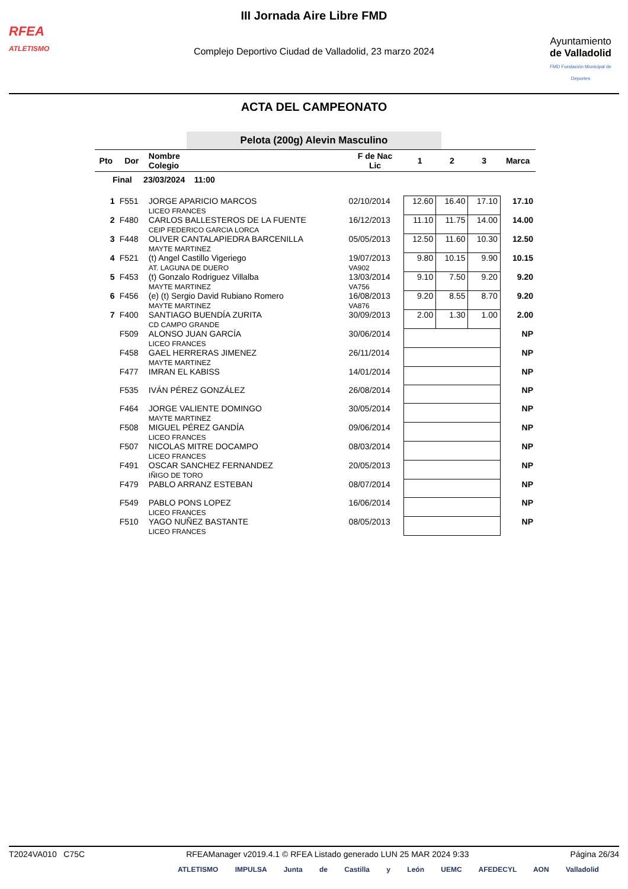RFEA
ATLETISMO
III Jornada Aire Libre FMD
Complejo Deportivo Ciudad de Valladolid, 23 marzo 2024
Ayuntamiento
de Valladolid
FMD Fundación Municipal de Deportes
ACTA DEL CAMPEONATO
Pelota (200g) Alevin Masculino
| Pto | Dor | Nombre Colegio | F de Nac Lic | 1 | 2 | 3 | Marca |
| --- | --- | --- | --- | --- | --- | --- | --- |
| Final 23/03/2024 11:00 | | | | | | | |
| 1 | F551 | JORGE APARICIO MARCOS LICEO FRANCES | 02/10/2014 | 12.60 | 16.40 | 17.10 | 17.10 |
| 2 | F480 | CARLOS BALLESTEROS DE LA FUENTE CEIP FEDERICO GARCIA LORCA | 16/12/2013 | 11.10 | 11.75 | 14.00 | 14.00 |
| 3 | F448 | OLIVER CANTALAPIEDRA BARCENILLA MAYTE MARTINEZ | 05/05/2013 | 12.50 | 11.60 | 10.30 | 12.50 |
| 4 | F521 | (t) Angel Castillo Vigeriego AT. LAGUNA DE DUERO | 19/07/2013 VA902 | 9.80 | 10.15 | 9.90 | 10.15 |
| 5 | F453 | (t) Gonzalo Rodriguez Villalba MAYTE MARTINEZ | 13/03/2014 VA756 | 9.10 | 7.50 | 9.20 | 9.20 |
| 6 | F456 | (e) (t) Sergio David Rubiano Romero MAYTE MARTINEZ | 16/08/2013 VA876 | 9.20 | 8.55 | 8.70 | 9.20 |
| 7 | F400 | SANTIAGO BUENDÍA ZURITA CD CAMPO GRANDE | 30/09/2013 | 2.00 | 1.30 | 1.00 | 2.00 |
| | F509 | ALONSO JUAN GARCÍA LICEO FRANCES | 30/06/2014 | | | | NP |
| | F458 | GAEL HERRERAS JIMENEZ MAYTE MARTINEZ | 26/11/2014 | | | | NP |
| | F477 | IMRAN EL KABISS | 14/01/2014 | | | | NP |
| | F535 | IVÁN PÉREZ GONZÁLEZ | 26/08/2014 | | | | NP |
| | F464 | JORGE VALIENTE DOMINGO MAYTE MARTINEZ | 30/05/2014 | | | | NP |
| | F508 | MIGUEL PÉREZ GANDÍA LICEO FRANCES | 09/06/2014 | | | | NP |
| | F507 | NICOLAS MITRE DOCAMPO LICEO FRANCES | 08/03/2014 | | | | NP |
| | F491 | OSCAR SANCHEZ FERNANDEZ IÑIGO DE TORO | 20/05/2013 | | | | NP |
| | F479 | PABLO ARRANZ ESTEBAN | 08/07/2014 | | | | NP |
| | F549 | PABLO PONS LOPEZ LICEO FRANCES | 16/06/2014 | | | | NP |
| | F510 | YAGO NUÑEZ BASTANTE LICEO FRANCES | 08/05/2013 | | | | NP |
T2024VA010 C75C RFEAManager v2019.4.1 © RFEA Listado generado LUN 25 MAR 2024 9:33 Página 26/34
ATLETISMO IMPULSA Junta de Castilla y León UEMC AFEDECYL AON Valladolid